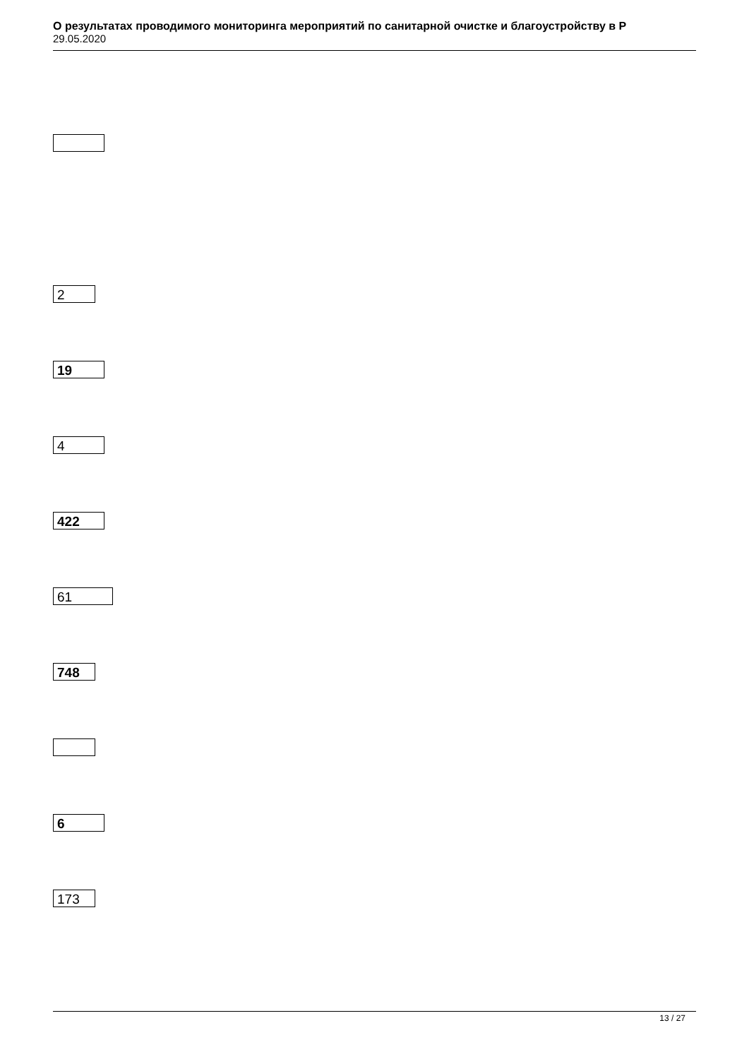О результатах проводимого мониторинга мероприятий по санитарной очистке и благоустройству в Р
29.05.2020
2
19
4
422
61
748
6
173
13 / 27